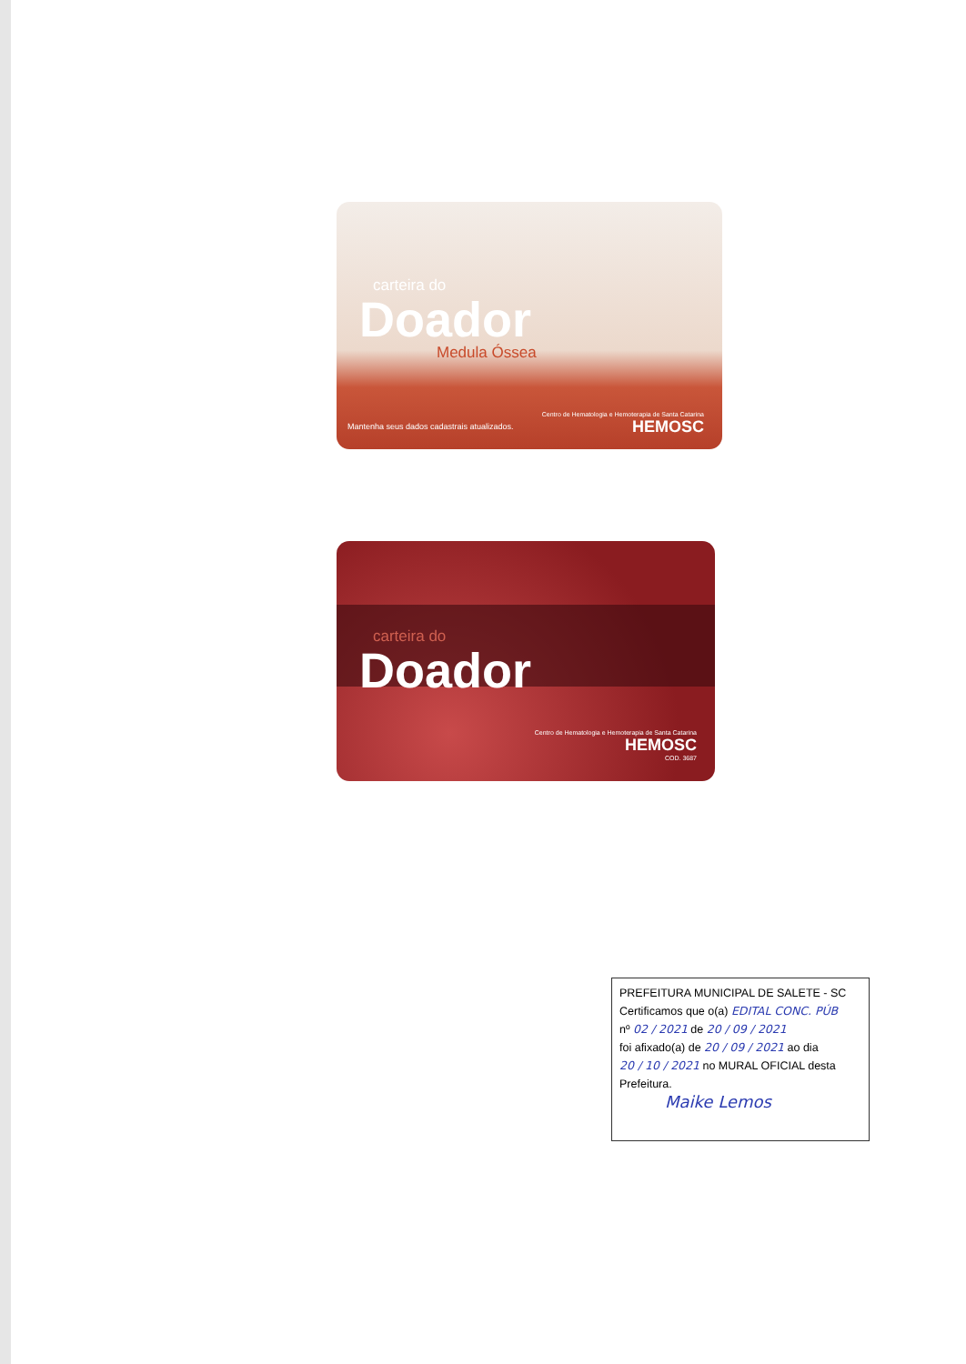carteira do
Doador
Medula Óssea
Mantenha seus dados cadastrais atualizados.
Centro de Hematologia e Hemoterapia de Santa Catarina
HEMOSC
carteira do
Doador
Centro de Hematologia e Hemoterapia de Santa Catarina
HEMOSC
COD. 3687
PREFEITURA MUNICIPAL DE SALETE - SC
Certificamos que o(a) EDITAL CONC. PÚB
nº 02 / 2021 de 20 / 09 / 2021
foi afixado(a) de 20 / 09 / 2021 ao dia
20 / 10 / 2021 no MURAL OFICIAL desta
Prefeitura.
Maike Lemos